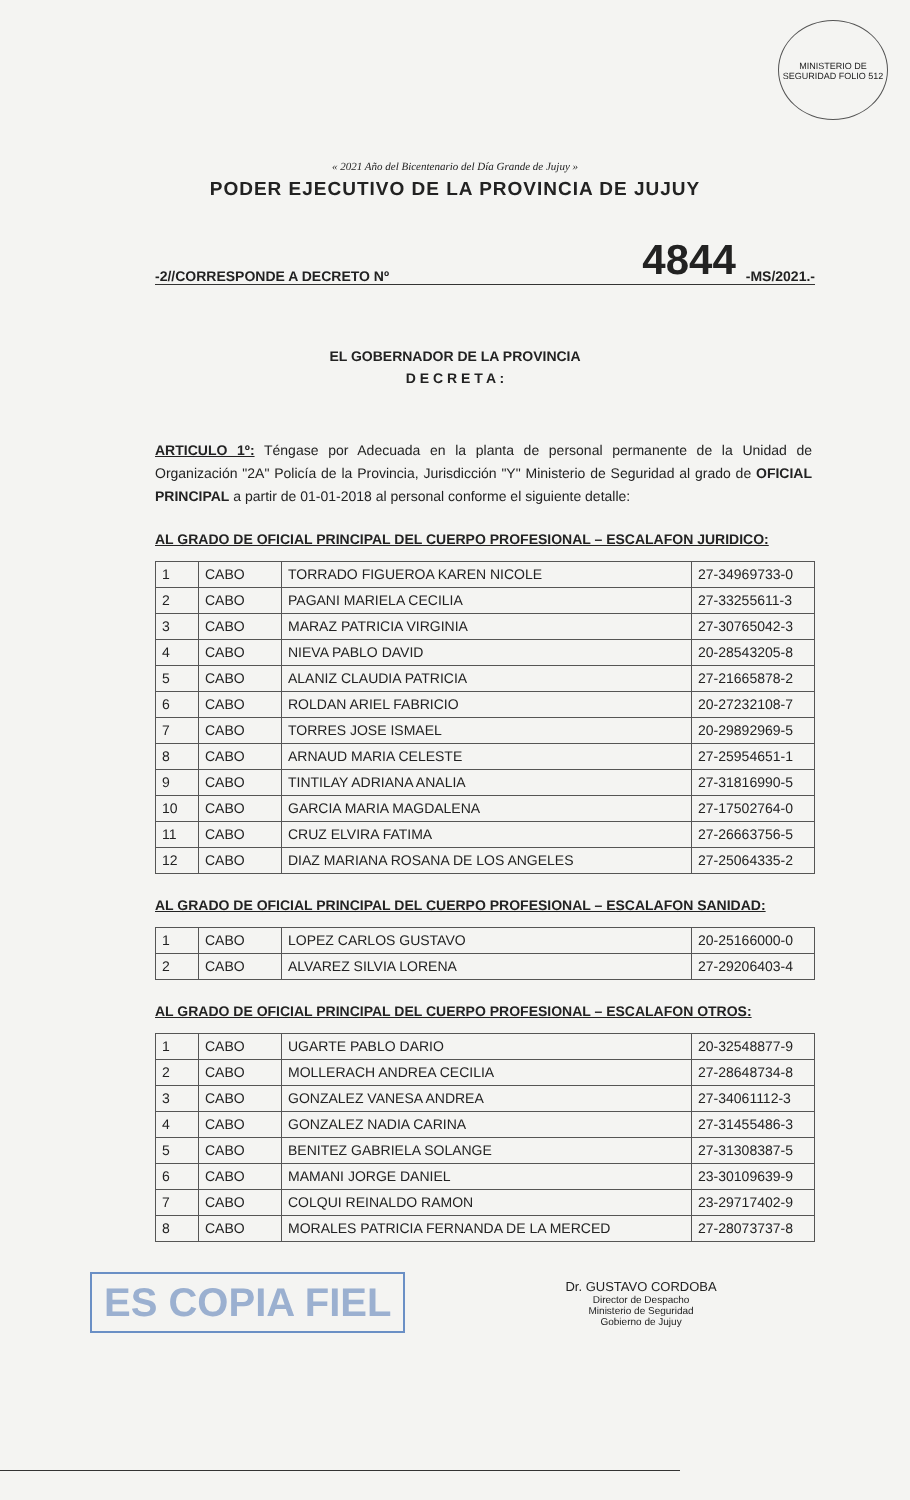MINISTERIO DE SEGURIDAD FOLIO 512
« 2021 Año del Bicentenario del Día Grande de Jujuy »
PODER EJECUTIVO DE LA PROVINCIA DE JUJUY
-2//CORRESPONDE A DECRETO Nº 4844 -MS/2021.-
EL GOBERNADOR DE LA PROVINCIA
D E C R E T A :
ARTICULO 1º: Téngase por Adecuada en la planta de personal permanente de la Unidad de Organización "2A" Policía de la Provincia, Jurisdicción "Y" Ministerio de Seguridad al grado de OFICIAL PRINCIPAL a partir de 01-01-2018 al personal conforme el siguiente detalle:
AL GRADO DE OFICIAL PRINCIPAL DEL CUERPO PROFESIONAL – ESCALAFON JURIDICO:
| 1 | CABO | TORRADO FIGUEROA KAREN NICOLE | 27-34969733-0 |
| 2 | CABO | PAGANI MARIELA CECILIA | 27-33255611-3 |
| 3 | CABO | MARAZ PATRICIA VIRGINIA | 27-30765042-3 |
| 4 | CABO | NIEVA PABLO DAVID | 20-28543205-8 |
| 5 | CABO | ALANIZ CLAUDIA PATRICIA | 27-21665878-2 |
| 6 | CABO | ROLDAN ARIEL FABRICIO | 20-27232108-7 |
| 7 | CABO | TORRES JOSE ISMAEL | 20-29892969-5 |
| 8 | CABO | ARNAUD MARIA CELESTE | 27-25954651-1 |
| 9 | CABO | TINTILAY ADRIANA ANALIA | 27-31816990-5 |
| 10 | CABO | GARCIA MARIA MAGDALENA | 27-17502764-0 |
| 11 | CABO | CRUZ ELVIRA FATIMA | 27-26663756-5 |
| 12 | CABO | DIAZ MARIANA ROSANA DE LOS ANGELES | 27-25064335-2 |
AL GRADO DE OFICIAL PRINCIPAL DEL CUERPO PROFESIONAL – ESCALAFON SANIDAD:
| 1 | CABO | LOPEZ CARLOS GUSTAVO | 20-25166000-0 |
| 2 | CABO | ALVAREZ SILVIA LORENA | 27-29206403-4 |
AL GRADO DE OFICIAL PRINCIPAL DEL CUERPO PROFESIONAL – ESCALAFON OTROS:
| 1 | CABO | UGARTE PABLO DARIO | 20-32548877-9 |
| 2 | CABO | MOLLERACH ANDREA CECILIA | 27-28648734-8 |
| 3 | CABO | GONZALEZ VANESA ANDREA | 27-34061112-3 |
| 4 | CABO | GONZALEZ NADIA CARINA | 27-31455486-3 |
| 5 | CABO | BENITEZ GABRIELA SOLANGE | 27-31308387-5 |
| 6 | CABO | MAMANI JORGE DANIEL | 23-30109639-9 |
| 7 | CABO | COLQUI REINALDO RAMON | 23-29717402-9 |
| 8 | CABO | MORALES PATRICIA FERNANDA DE LA MERCED | 27-28073737-8 |
ES COPIA FIEL
Dr. GUSTAVO CORDOBA
Director de Despacho
Ministerio de Seguridad
Gobierno de Jujuy